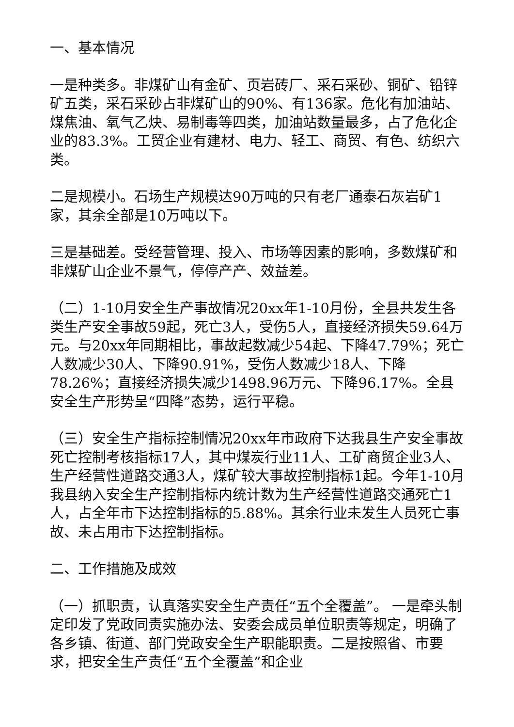一、基本情况
一是种类多。非煤矿山有金矿、页岩砖厂、采石采砂、铜矿、铅锌矿五类，采石采砂占非煤矿山的90%、有136家。危化有加油站、煤焦油、氧气乙炔、易制毒等四类，加油站数量最多，占了危化企业的83.3%。工贸企业有建材、电力、轻工、商贸、有色、纺织六类。
二是规模小。石场生产规模达90万吨的只有老厂通泰石灰岩矿1家，其余全部是10万吨以下。
三是基础差。受经营管理、投入、市场等因素的影响，多数煤矿和非煤矿山企业不景气，停停产产、效益差。
（二）1-10月安全生产事故情况20xx年1-10月份，全县共发生各类生产安全事故59起，死亡3人，受伤5人，直接经济损失59.64万元。与20xx年同期相比，事故起数减少54起、下降47.79%；死亡人数减少30人、下降90.91%，受伤人数减少18人、下降78.26%；直接经济损失减少1498.96万元、下降96.17%。全县安全生产形势呈“四降”态势，运行平稳。
（三）安全生产指标控制情况20xx年市政府下达我县生产安全事故死亡控制考核指标17人，其中煤炭行业11人、工矿商贸企业3人、生产经营性道路交通3人，煤矿较大事故控制指标1起。今年1-10月我县纳入安全生产控制指标内统计数为生产经营性道路交通死亡1人，占全年市下达控制指标的5.88%。其余行业未发生人员死亡事故、未占用市下达控制指标。
二、工作措施及成效
（一）抓职责，认真落实安全生产责任“五个全覆盖”。 一是牵头制定印发了党政同责实施办法、安委会成员单位职责等规定，明确了各乡镇、街道、部门党政安全生产职能职责。二是按照省、市要求，把安全生产责任“五个全覆盖”和企业